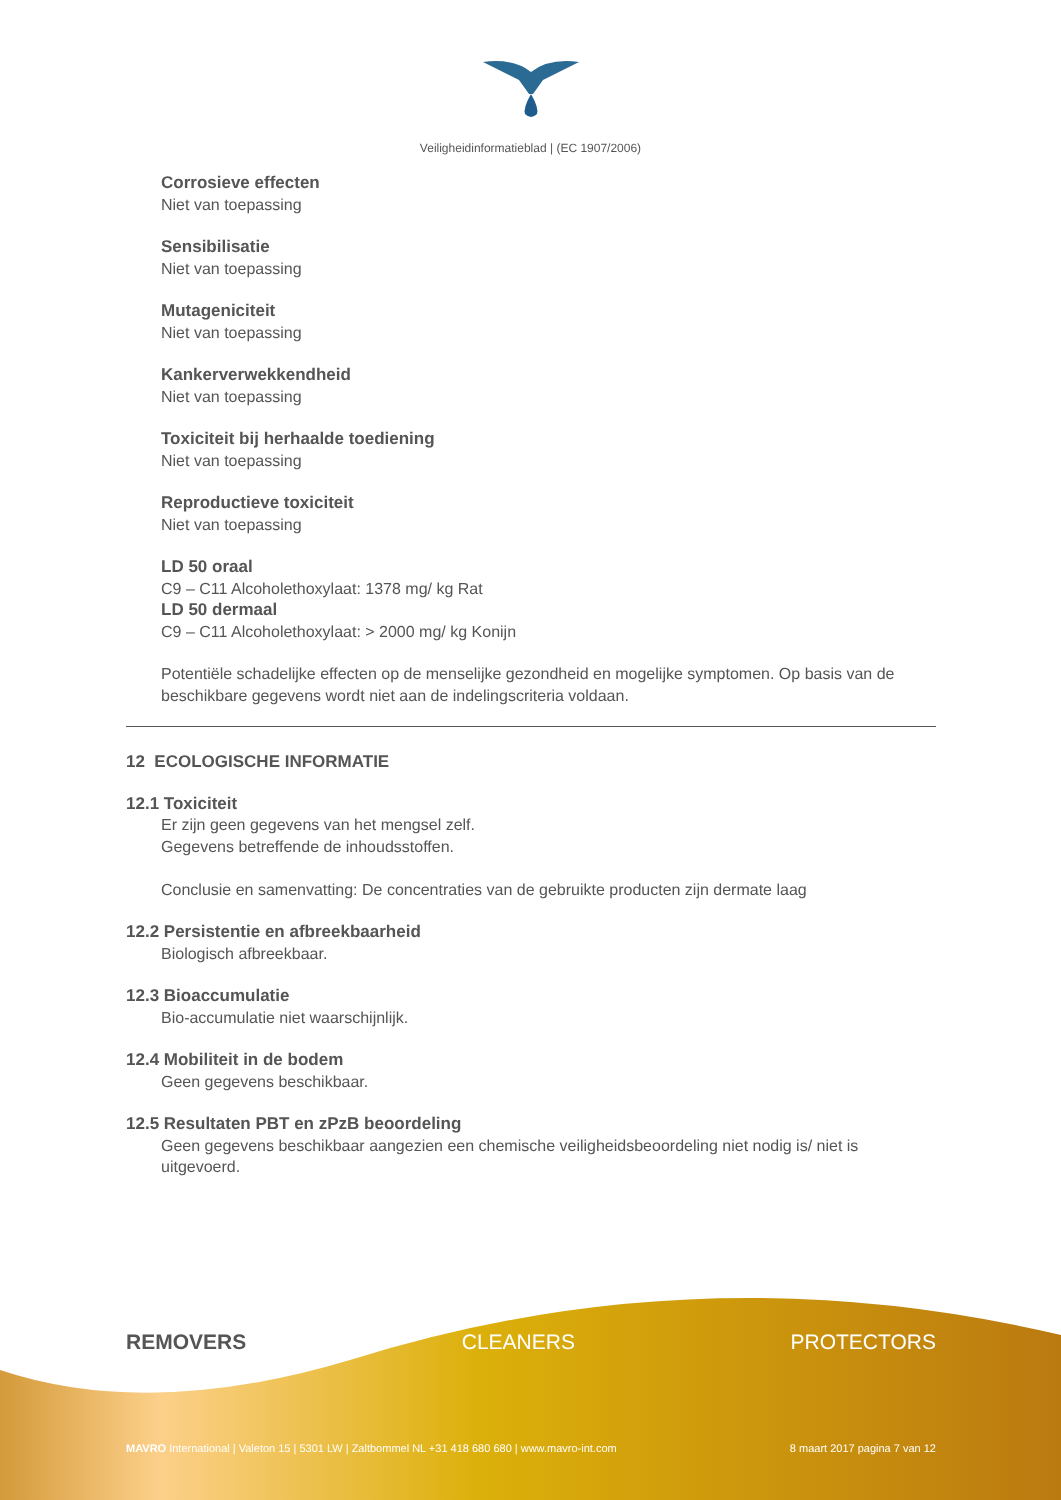Veiligheidinformatieblad | (EC 1907/2006)
Corrosieve effecten
Niet van toepassing
Sensibilisatie
Niet van toepassing
Mutageniciteit
Niet van toepassing
Kankerverwekkendheid
Niet van toepassing
Toxiciteit bij herhaalde toediening
Niet van toepassing
Reproductieve toxiciteit
Niet van toepassing
LD 50 oraal
C9 – C11 Alcoholethoxylaat: 1378 mg/ kg Rat
LD 50 dermaal
C9 – C11 Alcoholethoxylaat: > 2000 mg/ kg Konijn
Potentiële schadelijke effecten op de menselijke gezondheid en mogelijke symptomen. Op basis van de beschikbare gegevens wordt niet aan de indelingscriteria voldaan.
12 ECOLOGISCHE INFORMATIE
12.1 Toxiciteit
Er zijn geen gegevens van het mengsel zelf.
Gegevens betreffende de inhoudsstoffen.
Conclusie en samenvatting: De concentraties van de gebruikte producten zijn dermate laag
12.2 Persistentie en afbreekbaarheid
Biologisch afbreekbaar.
12.3 Bioaccumulatie
Bio-accumulatie niet waarschijnlijk.
12.4 Mobiliteit in de bodem
Geen gegevens beschikbaar.
12.5 Resultaten PBT en zPzB beoordeling
Geen gegevens beschikbaar aangezien een chemische veiligheidsbeoordeling niet nodig is/ niet is uitgevoerd.
REMOVERS CLEANERS PROTECTORS
MAVRO International | Valeton 15 | 5301 LW | Zaltbommel NL +31 418 680 680 | www.mavro-int.com 8 maart 2017 pagina 7 van 12